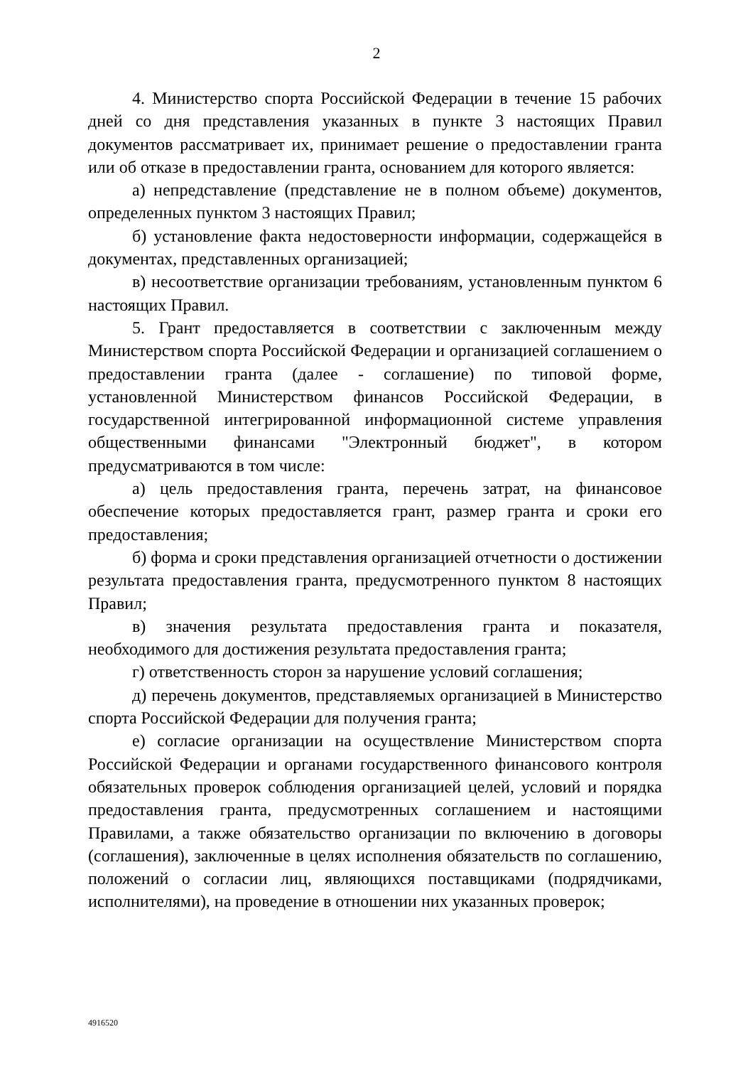2
4. Министерство спорта Российской Федерации в течение 15 рабочих дней со дня представления указанных в пункте 3 настоящих Правил документов рассматривает их, принимает решение о предоставлении гранта или об отказе в предоставлении гранта, основанием для которого является:
а) непредставление (представление не в полном объеме) документов, определенных пунктом 3 настоящих Правил;
б) установление факта недостоверности информации, содержащейся в документах, представленных организацией;
в) несоответствие организации требованиям, установленным пунктом 6 настоящих Правил.
5. Грант предоставляется в соответствии с заключенным между Министерством спорта Российской Федерации и организацией соглашением о предоставлении гранта (далее - соглашение) по типовой форме, установленной Министерством финансов Российской Федерации, в государственной интегрированной информационной системе управления общественными финансами "Электронный бюджет", в котором предусматриваются в том числе:
а) цель предоставления гранта, перечень затрат, на финансовое обеспечение которых предоставляется грант, размер гранта и сроки его предоставления;
б) форма и сроки представления организацией отчетности о достижении результата предоставления гранта, предусмотренного пунктом 8 настоящих Правил;
в) значения результата предоставления гранта и показателя, необходимого для достижения результата предоставления гранта;
г) ответственность сторон за нарушение условий соглашения;
д) перечень документов, представляемых организацией в Министерство спорта Российской Федерации для получения гранта;
е) согласие организации на осуществление Министерством спорта Российской Федерации и органами государственного финансового контроля обязательных проверок соблюдения организацией целей, условий и порядка предоставления гранта, предусмотренных соглашением и настоящими Правилами, а также обязательство организации по включению в договоры (соглашения), заключенные в целях исполнения обязательств по соглашению, положений о согласии лиц, являющихся поставщиками (подрядчиками, исполнителями), на проведение в отношении них указанных проверок;
4916520